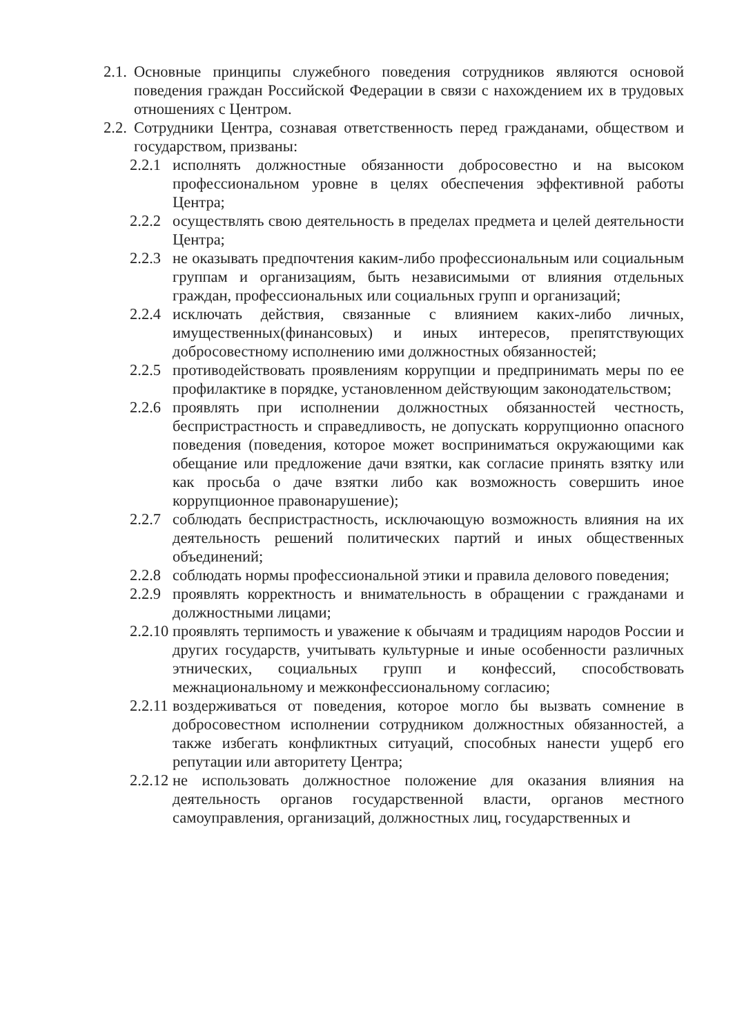2.1. Основные принципы служебного поведения сотрудников являются основой поведения граждан Российской Федерации в связи с нахождением их в трудовых отношениях с Центром.
2.2. Сотрудники Центра, сознавая ответственность перед гражданами, обществом и государством, призваны:
2.2.1 исполнять должностные обязанности добросовестно и на высоком профессиональном уровне в целях обеспечения эффективной работы Центра;
2.2.2 осуществлять свою деятельность в пределах предмета и целей деятельности Центра;
2.2.3 не оказывать предпочтения каким-либо профессиональным или социальным группам и организациям, быть независимыми от влияния отдельных граждан, профессиональных или социальных групп и организаций;
2.2.4 исключать действия, связанные с влиянием каких-либо личных, имущественных(финансовых) и иных интересов, препятствующих добросовестному исполнению ими должностных обязанностей;
2.2.5 противодействовать проявлениям коррупции и предпринимать меры по ее профилактике в порядке, установленном действующим законодательством;
2.2.6 проявлять при исполнении должностных обязанностей честность, беспристрастность и справедливость, не допускать коррупционно опасного поведения (поведения, которое может восприниматься окружающими как обещание или предложение дачи взятки, как согласие принять взятку или как просьба о даче взятки либо как возможность совершить иное коррупционное правонарушение);
2.2.7 соблюдать беспристрастность, исключающую возможность влияния на их деятельность решений политических партий и иных общественных объединений;
2.2.8 соблюдать нормы профессиональной этики и правила делового поведения;
2.2.9 проявлять корректность и внимательность в обращении с гражданами и должностными лицами;
2.2.10 проявлять терпимость и уважение к обычаям и традициям народов России и других государств, учитывать культурные и иные особенности различных этнических, социальных групп и конфессий, способствовать межнациональному и межконфессиональному согласию;
2.2.11 воздерживаться от поведения, которое могло бы вызвать сомнение в добросовестном исполнении сотрудником должностных обязанностей, а также избегать конфликтных ситуаций, способных нанести ущерб его репутации или авторитету Центра;
2.2.12 не использовать должностное положение для оказания влияния на деятельность органов государственной власти, органов местного самоуправления, организаций, должностных лиц, государственных и